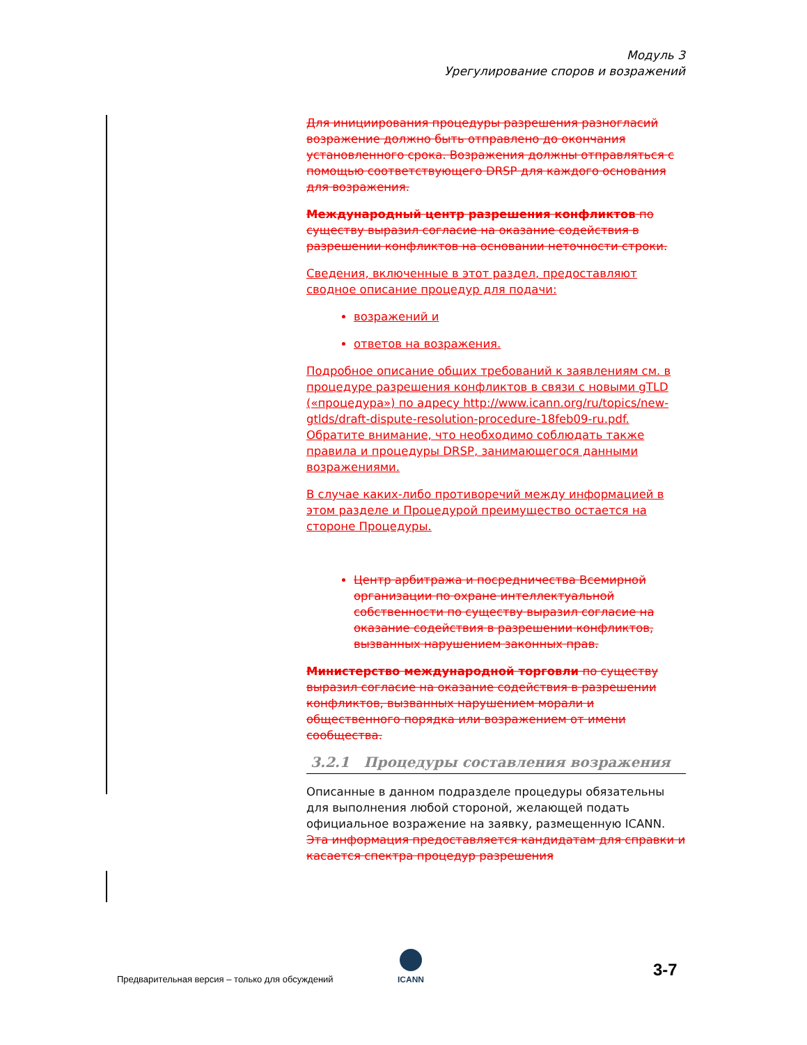Модуль 3
Урегулирование споров и возражений
Для инициирования процедуры разрешения разногласий возражение должно быть отправлено до окончания установленного срока. Возражения должны отправляться с помощью соответствующего DRSP для каждого основания для возражения.
Международный центр разрешения конфликтов по существу выразил согласие на оказание содействия в разрешении конфликтов на основании неточности строки.
Сведения, включенные в этот раздел, предоставляют сводное описание процедур для подачи:
возражений и
ответов на возражения.
Подробное описание общих требований к заявлениям см. в процедуре разрешения конфликтов в связи с новыми gTLD («процедура») по адресу http://www.icann.org/ru/topics/new-gtlds/draft-dispute-resolution-procedure-18feb09-ru.pdf. Обратите внимание, что необходимо соблюдать также правила и процедуры DRSP, занимающегося данными возражениями.
В случае каких-либо противоречий между информацией в этом разделе и Процедурой преимущество остается на стороне Процедуры.
Центр арбитража и посредничества Всемирной организации по охране интеллектуальной собственности по существу выразил согласие на оказание содействия в разрешении конфликтов, вызванных нарушением законных прав.
Министерство международной торговли по существу выразил согласие на оказание содействия в разрешении конфликтов, вызванных нарушением морали и общественного порядка или возражением от имени сообщества.
3.2.1 Процедуры составления возражения
Описанные в данном подразделе процедуры обязательны для выполнения любой стороной, желающей подать официальное возражение на заявку, размещенную ICANN. Эта информация предоставляется кандидатам для справки и касается спектра процедур разрешения
Предварительная версия – только для обсуждений
ICANN 3-7